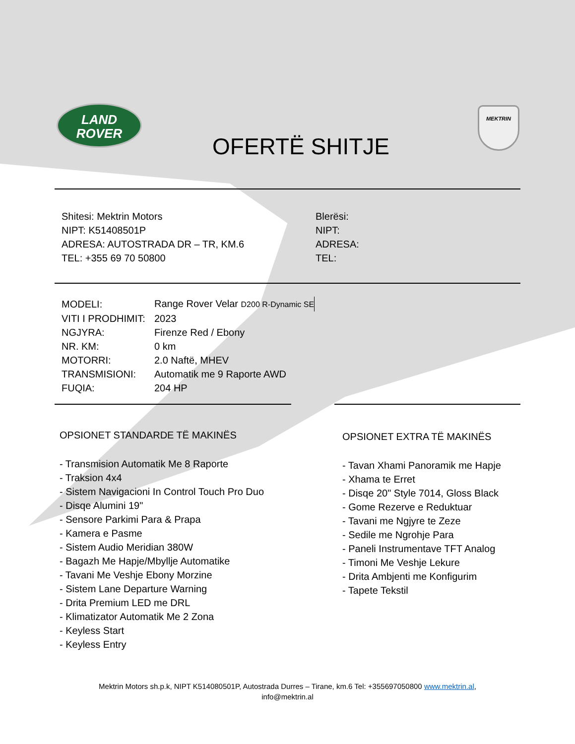LAND
ROVER
OFERTË SHITJE
MEKTRIN
Shitesi: Mektrin Motors
NIPT: K51408501P
ADRESA: AUTOSTRADA DR – TR, KM.6
TEL: +355 69 70 50800
Blerësi:
NIPT:
ADRESA:
TEL:
| MODELI: | Range Rover Velar D200 R-Dynamic SE |
| VITI I PRODHIMIT: | 2023 |
| NGJYRA: | Firenze Red / Ebony |
| NR. KM: | 0 km |
| MOTORRI: | 2.0 Naftë, MHEV |
| TRANSMISIONI: | Automatik me 9 Raporte AWD |
| FUQIA: | 204 HP |
OPSIONET STANDARDE TË MAKINËS
- Transmision Automatik Me 8 Raporte
- Traksion 4x4
- Sistem Navigacioni In Control Touch Pro Duo
- Disqe Alumini 19"
- Sensore Parkimi Para & Prapa
- Kamera e Pasme
- Sistem Audio Meridian 380W
- Bagazh Me Hapje/Mbyllje Automatike
- Tavani Me Veshje Ebony Morzine
- Sistem Lane Departure Warning
- Drita Premium LED me DRL
- Klimatizator Automatik Me 2 Zona
- Keyless Start
- Keyless Entry
OPSIONET EXTRA TË MAKINËS
- Tavan Xhami Panoramik me Hapje
- Xhama te Erret
- Disqe 20" Style 7014, Gloss Black
- Gome Rezerve e Reduktuar
- Tavani me Ngjyre te Zeze
- Sedile me Ngrohje Para
- Paneli Instrumentave TFT Analog
- Timoni Me Veshje Lekure
- Drita Ambjenti me Konfigurim
- Tapete Tekstil
Mektrin Motors sh.p.k, NIPT K514080501P, Autostrada Durres – Tirane, km.6 Tel: +355697050800 www.mektrin.al,
info@mektrin.al